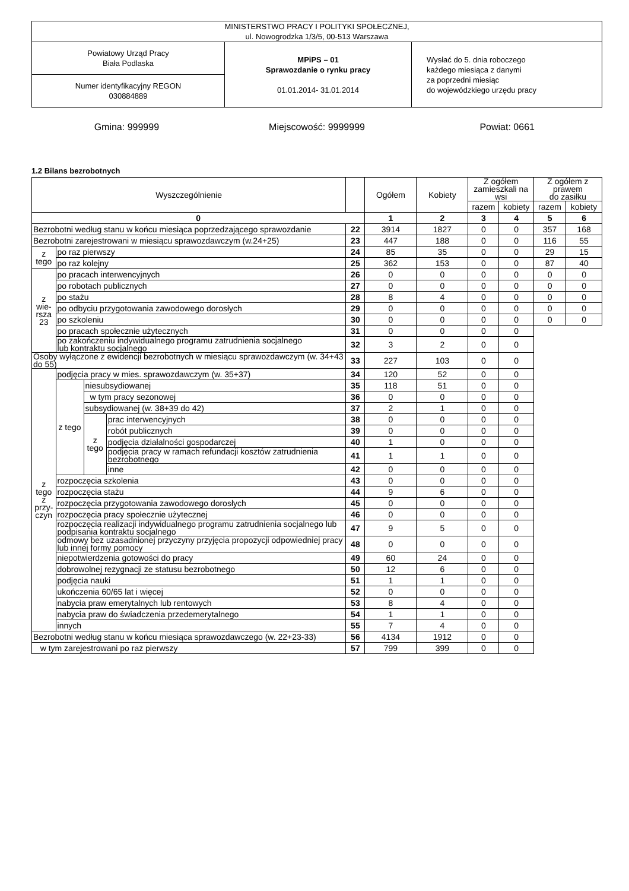| MINISTERSTWO PRACY I POLITYKI SPOŁECZNEJ, ul. Nowogrodzka 1/3/5, 00-513 Warszawa | | |
| Powiatowy Urząd Pracy Biała Podlaska | MPiPS – 01 Sprawozdanie o rynku pracy 01.01.2014- 31.01.2014 | Wysłać do 5. dnia roboczego każdego miesiąca z danymi za poprzedni miesiąc do wojewódzkiego urzędu pracy |
| Numer identyfikacyjny REGON 030884889 | | |
Gmina: 999999 Miejscowość: 9999999 Powiat: 0661
1.2 Bilans bezrobotnych
| Wyszczególnienie | | | | | Ogółem | Kobiety | Z ogółem zamieszkali na wsi | | Z ogółem z prawem do zasiłku | |
| | | | | | | | razem | kobiety | razem | kobiety |
| 0 | | | | | 1 | 2 | 3 | 4 | 5 | 6 |
| Bezrobotni według stanu w końcu miesiąca poprzedzającego sprawozdanie | | | | 22 | 3914 | 1827 | 0 | 0 | 357 | 168 |
| Bezrobotni zarejestrowani w miesiącu sprawozdawczym (w.24+25) | | | | 23 | 447 | 188 | 0 | 0 | 116 | 55 |
| z tego | po raz pierwszy | | | 24 | 85 | 35 | 0 | 0 | 29 | 15 |
| | po raz kolejny | | | 25 | 362 | 153 | 0 | 0 | 87 | 40 |
| z wie- rsza 23 | po pracach interwencyjnych | | | 26 | 0 | 0 | 0 | 0 | 0 | 0 |
| | po robotach publicznych | | | 27 | 0 | 0 | 0 | 0 | 0 | 0 |
| | po stażu | | | 28 | 8 | 4 | 0 | 0 | 0 | 0 |
| | po odbyciu przygotowania zawodowego dorosłych | | | 29 | 0 | 0 | 0 | 0 | 0 | 0 |
| | po szkoleniu | | | 30 | 0 | 0 | 0 | 0 | 0 | 0 |
| | po pracach społecznie użytecznych | | | 31 | 0 | 0 | 0 | 0 | | |
| | po zakończeniu indywidualnego programu zatrudnienia socjalnego lub kontraktu socjalnego | | | 32 | 3 | 2 | 0 | 0 | | |
| Osoby wyłączone z ewidencji bezrobotnych w miesiącu sprawozdawczym (w. 34+43 do 55) | | | | 33 | 227 | 103 | 0 | 0 | | |
| z tego z przy- czyn | podjęcia pracy w mies. sprawozdawczym (w. 35+37) | | | 34 | 120 | 52 | 0 | 0 | | |
| | z tego | niesubsydiowanej | | 35 | 118 | 51 | 0 | 0 | | |
| | | w tym pracy sezonowej | | 36 | 0 | 0 | 0 | 0 | | |
| | | subsydiowanej (w. 38+39 do 42) | | 37 | 2 | 1 | 0 | 0 | | |
| | | z tego | prac interwencyjnych | 38 | 0 | 0 | 0 | 0 | | |
| | | | robót publicznych | 39 | 0 | 0 | 0 | 0 | | |
| | | | podjęcia działalności gospodarczej | 40 | 1 | 0 | 0 | 0 | | |
| | | | podjęcia pracy w ramach refundacji kosztów zatrudnienia bezrobotnego | 41 | 1 | 1 | 0 | 0 | | |
| | | | inne | 42 | 0 | 0 | 0 | 0 | | |
| | rozpoczęcia szkolenia | | | 43 | 0 | 0 | 0 | 0 | | |
| | rozpoczęcia stażu | | | 44 | 9 | 6 | 0 | 0 | | |
| | rozpoczęcia przygotowania zawodowego dorosłych | | | 45 | 0 | 0 | 0 | 0 | | |
| | rozpoczęcia pracy społecznie użytecznej | | | 46 | 0 | 0 | 0 | 0 | | |
| | rozpoczęcia realizacji indywidualnego programu zatrudnienia socjalnego lub podpisania kontraktu socjalnego | | | 47 | 9 | 5 | 0 | 0 | | |
| | odmowy bez uzasadnionej przyczyny przyjęcia propozycji odpowiedniej pracy lub innej formy pomocy | | | 48 | 0 | 0 | 0 | 0 | | |
| | niepotwierdzenia gotowości do pracy | | | 49 | 60 | 24 | 0 | 0 | | |
| | dobrowolnej rezygnacji ze statusu bezrobotnego | | | 50 | 12 | 6 | 0 | 0 | | |
| | podjęcia nauki | | | 51 | 1 | 1 | 0 | 0 | | |
| | ukończenia 60/65 lat i więcej | | | 52 | 0 | 0 | 0 | 0 | | |
| | nabycia praw emerytalnych lub rentowych | | | 53 | 8 | 4 | 0 | 0 | | |
| | nabycia praw do świadczenia przedemerytalnego | | | 54 | 1 | 1 | 0 | 0 | | |
| | innych | | | 55 | 7 | 4 | 0 | 0 | | |
| Bezrobotni według stanu w końcu miesiąca sprawozdawczego (w. 22+23-33) | | | | 56 | 4134 | 1912 | 0 | 0 | | |
| w tym zarejestrowani po raz pierwszy | | | | 57 | 799 | 399 | 0 | 0 | | |